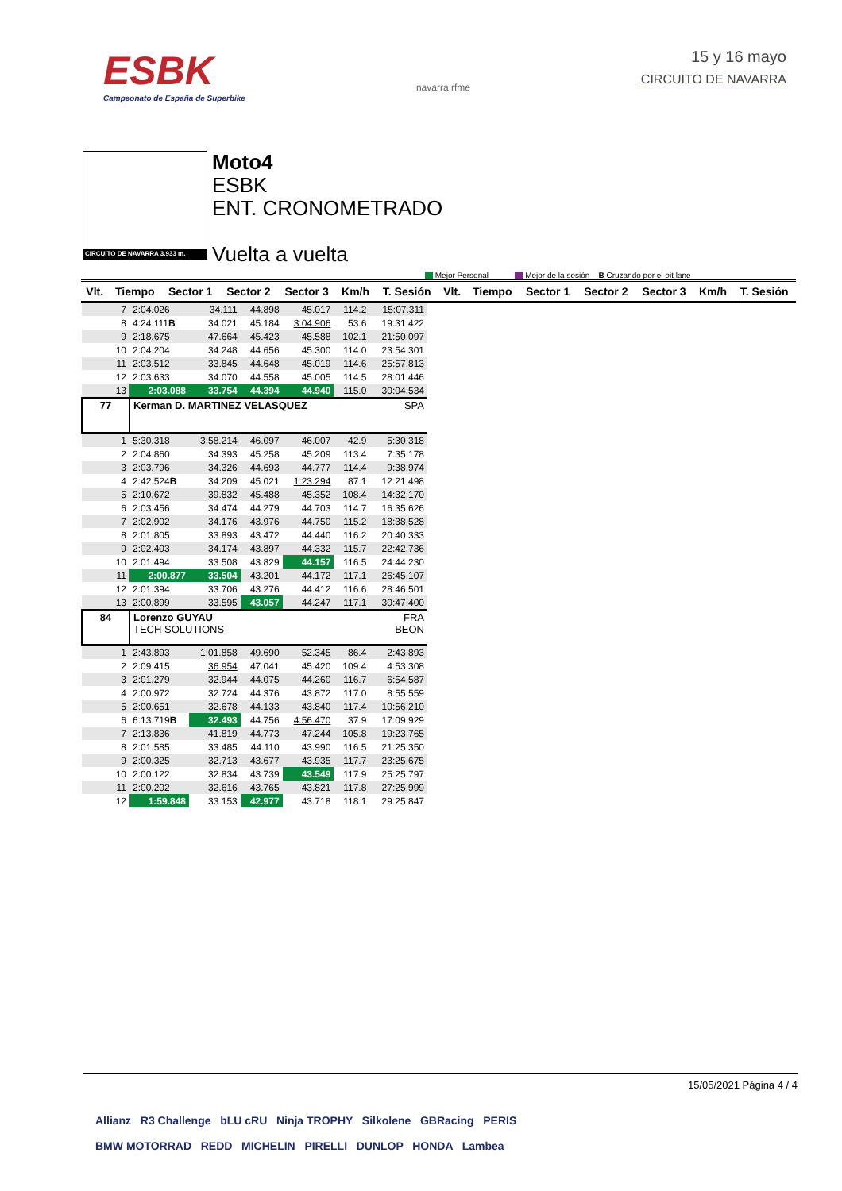ESBK
Campeonato de España de Superbike
navarra rfme
15 y 16 mayo
CIRCUITO DE NAVARRA
CIRCUITO DE NAVARRA 3.933 m.
Moto4
ESBK
ENT. CRONOMETRADO
Vuelta a vuelta
Mejor Personal Mejor de la sesión B Cruzando por el pit lane
| Vlt. | Tiempo | Sector 1 | Sector 2 | Sector 3 | Km/h | T. Sesión | Vlt. | Tiempo | Sector 1 | Sector 2 | Sector 3 | Km/h | T. Sesión |
| --- | --- | --- | --- | --- | --- | --- | --- | --- | --- | --- | --- | --- | --- |
| 7 | 2:04.026 | 34.111 | 44.898 | 45.017 | 114.2 | 15:07.311 |
| 8 | 4:24.111 B | 34.021 | 45.184 | 3:04.906 | 53.6 | 19:31.422 |
| 9 | 2:18.675 | 47.664 | 45.423 | 45.588 | 102.1 | 21:50.097 |
| 10 | 2:04.204 | 34.248 | 44.656 | 45.300 | 114.0 | 23:54.301 |
| 11 | 2:03.512 | 33.845 | 44.648 | 45.019 | 114.6 | 25:57.813 |
| 12 | 2:03.633 | 34.070 | 44.558 | 45.005 | 114.5 | 28:01.446 |
| 13 | 2:03.088 | 33.754 | 44.394 | 44.940 | 115.0 | 30:04.534 |
| 77 | Kerman D. MARTINEZ VELASQUEZ | | | | | SPA |
| 1 | 5:30.318 | 3:58.214 | 46.097 | 46.007 | 42.9 | 5:30.318 |
| 2 | 2:04.860 | 34.393 | 45.258 | 45.209 | 113.4 | 7:35.178 |
| 3 | 2:03.796 | 34.326 | 44.693 | 44.777 | 114.4 | 9:38.974 |
| 4 | 2:42.524 B | 34.209 | 45.021 | 1:23.294 | 87.1 | 12:21.498 |
| 5 | 2:10.672 | 39.832 | 45.488 | 45.352 | 108.4 | 14:32.170 |
| 6 | 2:03.456 | 34.474 | 44.279 | 44.703 | 114.7 | 16:35.626 |
| 7 | 2:02.902 | 34.176 | 43.976 | 44.750 | 115.2 | 18:38.528 |
| 8 | 2:01.805 | 33.893 | 43.472 | 44.440 | 116.2 | 20:40.333 |
| 9 | 2:02.403 | 34.174 | 43.897 | 44.332 | 115.7 | 22:42.736 |
| 10 | 2:01.494 | 33.508 | 43.829 | 44.157 | 116.5 | 24:44.230 |
| 11 | 2:00.877 | 33.504 | 43.201 | 44.172 | 117.1 | 26:45.107 |
| 12 | 2:01.394 | 33.706 | 43.276 | 44.412 | 116.6 | 28:46.501 |
| 13 | 2:00.899 | 33.595 | 43.057 | 44.247 | 117.1 | 30:47.400 |
| 84 | Lorenzo GUYAU TECH SOLUTIONS | | | | | FRA BEON |
| 1 | 2:43.893 | 1:01.858 | 49.690 | 52.345 | 86.4 | 2:43.893 |
| 2 | 2:09.415 | 36.954 | 47.041 | 45.420 | 109.4 | 4:53.308 |
| 3 | 2:01.279 | 32.944 | 44.075 | 44.260 | 116.7 | 6:54.587 |
| 4 | 2:00.972 | 32.724 | 44.376 | 43.872 | 117.0 | 8:55.559 |
| 5 | 2:00.651 | 32.678 | 44.133 | 43.840 | 117.4 | 10:56.210 |
| 6 | 6:13.719 B | 32.493 | 44.756 | 4:56.470 | 37.9 | 17:09.929 |
| 7 | 2:13.836 | 41.819 | 44.773 | 47.244 | 105.8 | 19:23.765 |
| 8 | 2:01.585 | 33.485 | 44.110 | 43.990 | 116.5 | 21:25.350 |
| 9 | 2:00.325 | 32.713 | 43.677 | 43.935 | 117.7 | 23:25.675 |
| 10 | 2:00.122 | 32.834 | 43.739 | 43.549 | 117.9 | 25:25.797 |
| 11 | 2:00.202 | 32.616 | 43.765 | 43.821 | 117.8 | 27:25.999 |
| 12 | 1:59.848 | 33.153 | 42.977 | 43.718 | 118.1 | 29:25.847 |
15/05/2021 Página 4 / 4
Allianz R3 Challenge bLU cRU Ninja TROPHY Silkolene GBRacing PERIS
BMW MOTORRAD REDD MICHELIN PIRELLI DUNLOP HONDA Lambea